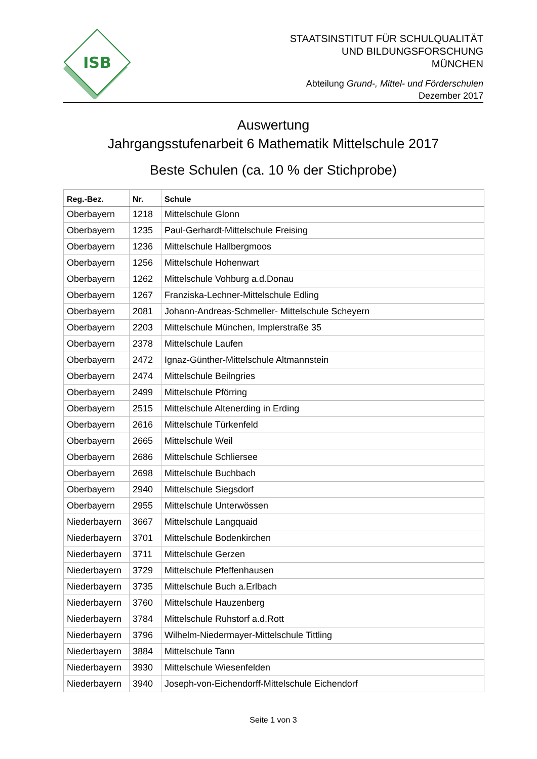ISB
STAATSINSTITUT FÜR SCHULQUALITÄT
UND BILDUNGSFORSCHUNG
MÜNCHEN
Abteilung Grund-, Mittel- und Förderschulen
Dezember 2017
Auswertung
Jahrgangsstufenarbeit 6 Mathematik Mittelschule 2017
Beste Schulen (ca. 10 % der Stichprobe)
| Reg.-Bez. | Nr. | Schule |
| --- | --- | --- |
| Oberbayern | 1218 | Mittelschule Glonn |
| Oberbayern | 1235 | Paul-Gerhardt-Mittelschule Freising |
| Oberbayern | 1236 | Mittelschule Hallbergmoos |
| Oberbayern | 1256 | Mittelschule Hohenwart |
| Oberbayern | 1262 | Mittelschule Vohburg a.d.Donau |
| Oberbayern | 1267 | Franziska-Lechner-Mittelschule Edling |
| Oberbayern | 2081 | Johann-Andreas-Schmeller- Mittelschule Scheyern |
| Oberbayern | 2203 | Mittelschule München, Implerstraße 35 |
| Oberbayern | 2378 | Mittelschule Laufen |
| Oberbayern | 2472 | Ignaz-Günther-Mittelschule Altmannstein |
| Oberbayern | 2474 | Mittelschule Beilngries |
| Oberbayern | 2499 | Mittelschule Pförring |
| Oberbayern | 2515 | Mittelschule Altenerding in Erding |
| Oberbayern | 2616 | Mittelschule Türkenfeld |
| Oberbayern | 2665 | Mittelschule Weil |
| Oberbayern | 2686 | Mittelschule Schliersee |
| Oberbayern | 2698 | Mittelschule Buchbach |
| Oberbayern | 2940 | Mittelschule Siegsdorf |
| Oberbayern | 2955 | Mittelschule Unterwössen |
| Niederbayern | 3667 | Mittelschule Langquaid |
| Niederbayern | 3701 | Mittelschule Bodenkirchen |
| Niederbayern | 3711 | Mittelschule Gerzen |
| Niederbayern | 3729 | Mittelschule Pfeffenhausen |
| Niederbayern | 3735 | Mittelschule Buch a.Erlbach |
| Niederbayern | 3760 | Mittelschule Hauzenberg |
| Niederbayern | 3784 | Mittelschule Ruhstorf a.d.Rott |
| Niederbayern | 3796 | Wilhelm-Niedermayer-Mittelschule Tittling |
| Niederbayern | 3884 | Mittelschule Tann |
| Niederbayern | 3930 | Mittelschule Wiesenfelden |
| Niederbayern | 3940 | Joseph-von-Eichendorff-Mittelschule Eichendorf |
Seite 1 von 3